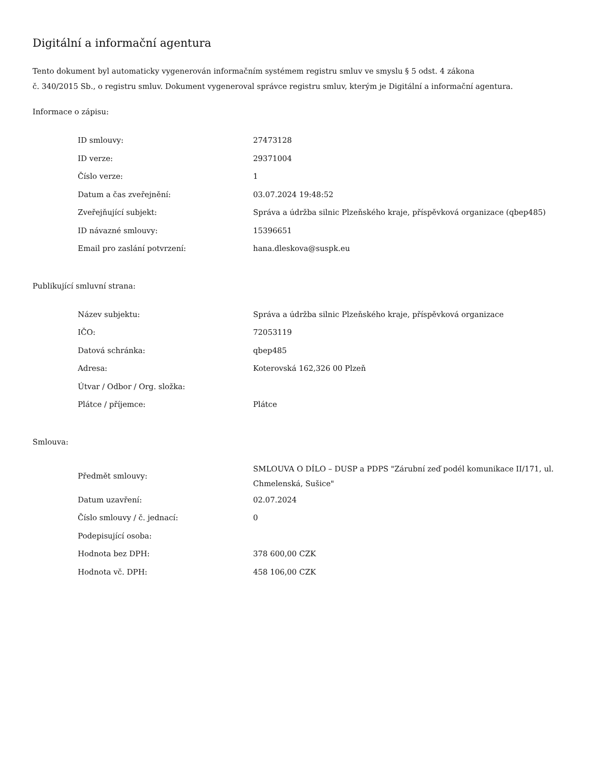Digitální a informační agentura
Tento dokument byl automaticky vygenerován informačním systémem registru smluv ve smyslu § 5 odst. 4 zákona
č. 340/2015 Sb., o registru smluv. Dokument vygeneroval správce registru smluv, kterým je Digitální a informační agentura.
Informace o zápisu:
| ID smlouvy: | 27473128 |
| ID verze: | 29371004 |
| Číslo verze: | 1 |
| Datum a čas zveřejnění: | 03.07.2024 19:48:52 |
| Zveřejňující subjekt: | Správa a údržba silnic Plzeňského kraje, příspěvková organizace (qbep485) |
| ID návazné smlouvy: | 15396651 |
| Email pro zaslání potvrzení: | hana.dleskova@suspk.eu |
Publikující smluvní strana:
| Název subjektu: | Správa a údržba silnic Plzeňského kraje, příspěvková organizace |
| IČO: | 72053119 |
| Datová schránka: | qbep485 |
| Adresa: | Koterovská 162,326 00 Plzeň |
| Útvar / Odbor / Org. složka: | |
| Plátce / příjemce: | Plátce |
Smlouva:
| Předmět smlouvy: | SMLOUVA O DÍLO – DUSP a PDPS "Zárubní zeď podél komunikace II/171, ul. Chmelenská, Sušice" |
| Datum uzavření: | 02.07.2024 |
| Číslo smlouvy / č. jednací: | 0 |
| Podepisující osoba: | |
| Hodnota bez DPH: | 378 600,00 CZK |
| Hodnota vč. DPH: | 458 106,00 CZK |